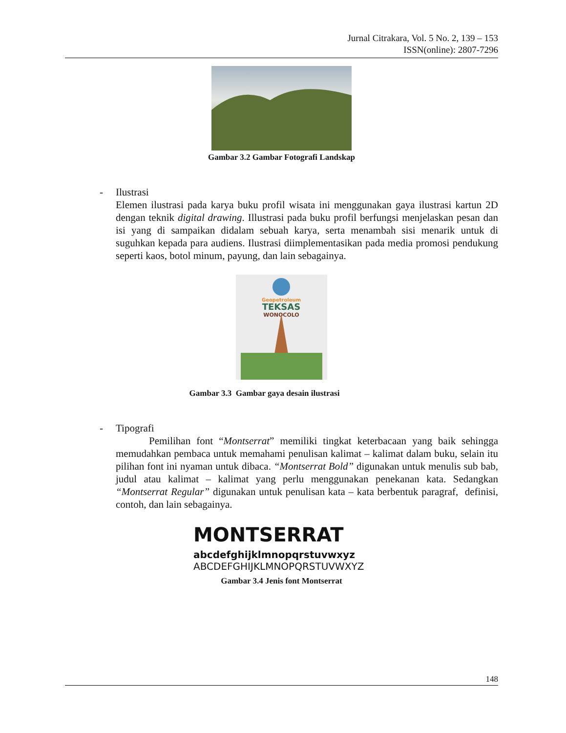Jurnal Citrakara, Vol. 5 No. 2, 139 – 153
ISSN(online): 2807-7296
Gambar 3.2 Gambar Fotografi Landskap
- Ilustrasi
Elemen ilustrasi pada karya buku profil wisata ini menggunakan gaya ilustrasi kartun 2D dengan teknik digital drawing. Illustrasi pada buku profil berfungsi menjelaskan pesan dan isi yang di sampaikan didalam sebuah karya, serta menambah sisi menarik untuk di suguhkan kepada para audiens. Ilustrasi diimplementasikan pada media promosi pendukung seperti kaos, botol minum, payung, dan lain sebagainya.
Geopetroleum
TEKSAS
WONOCOLO
Gambar 3.3 Gambar gaya desain ilustrasi
- Tipografi
Pemilihan font “Montserrat” memiliki tingkat keterbacaan yang baik sehingga memudahkan pembaca untuk memahami penulisan kalimat – kalimat dalam buku, selain itu pilihan font ini nyaman untuk dibaca. “Montserrat Bold” digunakan untuk menulis sub bab, judul atau kalimat – kalimat yang perlu menggunakan penekanan kata. Sedangkan “Montserrat Regular” digunakan untuk penulisan kata – kata berbentuk paragraf, definisi, contoh, dan lain sebagainya.
MONTSERRAT
abcdefghijklmnopqrstuvwxyz
ABCDEFGHIJKLMNOPQRSTUVWXYZ
Gambar 3.4 Jenis font Montserrat
148